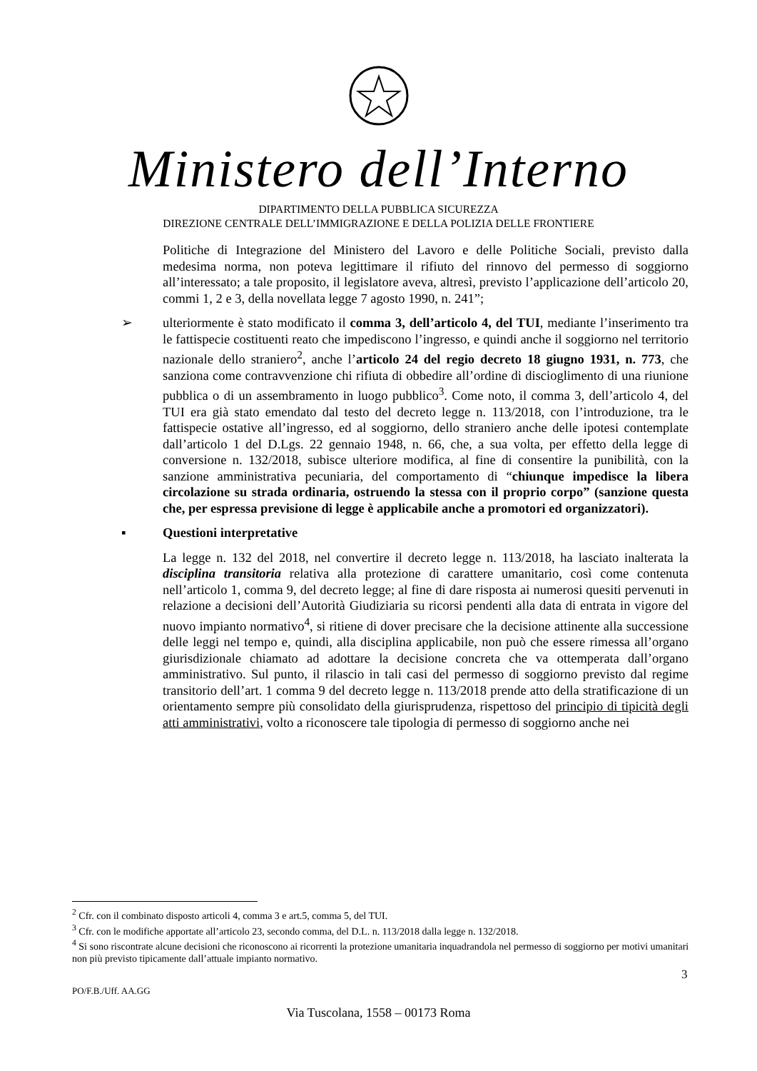Ministero dell’Interno
DIPARTIMENTO DELLA PUBBLICA SICUREZZA
DIREZIONE CENTRALE DELL’IMMIGRAZIONE E DELLA POLIZIA DELLE FRONTIERE
Politiche di Integrazione del Ministero del Lavoro e delle Politiche Sociali, previsto dalla medesima norma, non poteva legittimare il rifiuto del rinnovo del permesso di soggiorno all’interessato; a tale proposito, il legislatore aveva, altresì, previsto l’applicazione dell’articolo 20, commi 1, 2 e 3, della novellata legge 7 agosto 1990, n. 241”;
➢ ulteriormente è stato modificato il comma 3, dell’articolo 4, del TUI, mediante l’inserimento tra le fattispecie costituenti reato che impediscono l’ingresso, e quindi anche il soggiorno nel territorio nazionale dello straniero<sup>2</sup>, anche l’articolo 24 del regio decreto 18 giugno 1931, n. 773, che sanziona come contravvenzione chi rifiuta di obbedire all’ordine di discioglimento di una riunione pubblica o di un assembramento in luogo pubblico<sup>3</sup>. Come noto, il comma 3, dell’articolo 4, del TUI era già stato emendato dal testo del decreto legge n. 113/2018, con l’introduzione, tra le fattispecie ostative all’ingresso, ed al soggiorno, dello straniero anche delle ipotesi contemplate dall’articolo 1 del D.Lgs. 22 gennaio 1948, n. 66, che, a sua volta, per effetto della legge di conversione n. 132/2018, subisce ulteriore modifica, al fine di consentire la punibilità, con la sanzione amministrativa pecuniaria, del comportamento di “chiunque impedisce la libera circolazione su strada ordinaria, ostruendo la stessa con il proprio corpo” (sanzione questa che, per espressa previsione di legge è applicabile anche a promotori ed organizzatori).
▪ Questioni interpretative
La legge n. 132 del 2018, nel convertire il decreto legge n. 113/2018, ha lasciato inalterata la disciplina transitoria relativa alla protezione di carattere umanitario, così come contenuta nell’articolo 1, comma 9, del decreto legge; al fine di dare risposta ai numerosi quesiti pervenuti in relazione a decisioni dell’Autorità Giudiziaria su ricorsi pendenti alla data di entrata in vigore del nuovo impianto normativo<sup>4</sup>, si ritiene di dover precisare che la decisione attinente alla successione delle leggi nel tempo e, quindi, alla disciplina applicabile, non può che essere rimessa all’organo giurisdizionale chiamato ad adottare la decisione concreta che va ottemperata dall’organo amministrativo. Sul punto, il rilascio in tali casi del permesso di soggiorno previsto dal regime transitorio dell’art. 1 comma 9 del decreto legge n. 113/2018 prende atto della stratificazione di un orientamento sempre più consolidato della giurisprudenza, rispettoso del principio di tipicità degli atti amministrativi, volto a riconoscere tale tipologia di permesso di soggiorno anche nei
<sup>2</sup> Cfr. con il combinato disposto articoli 4, comma 3 e art.5, comma 5, del TUI.
<sup>3</sup> Cfr. con le modifiche apportate all’articolo 23, secondo comma, del D.L. n. 113/2018 dalla legge n. 132/2018.
<sup>4</sup> Si sono riscontrate alcune decisioni che riconoscono ai ricorrenti la protezione umanitaria inquadrandola nel permesso di soggiorno per motivi umanitari non più previsto tipicamente dall’attuale impianto normativo.
3
PO/F.B./Uff. AA.GG
Via Tuscolana, 1558 – 00173 Roma